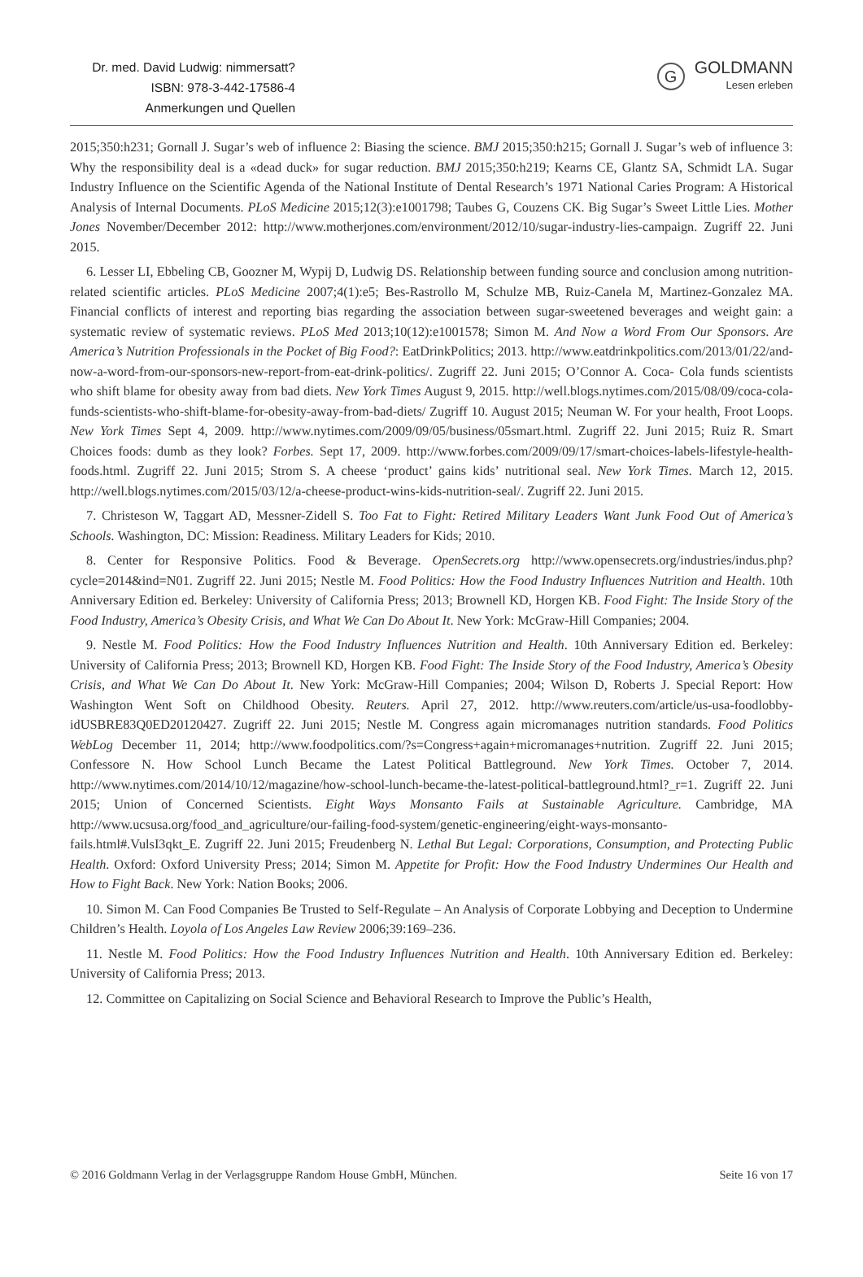Dr. med. David Ludwig: nimmersatt?
ISBN: 978-3-442-17586-4
Anmerkungen und Quellen
G
GOLDMANN
Lesen erleben
2015;350:h231; Gornall J. Sugar’s web of influence 2: Biasing the science. BMJ 2015;350:h215; Gornall J. Sugar’s web of influence 3: Why the responsibility deal is a «dead duck» for sugar reduction. BMJ 2015;350:h219; Kearns CE, Glantz SA, Schmidt LA. Sugar Industry Influence on the Scientific Agenda of the National Institute of Dental Research’s 1971 National Caries Program: A Historical Analysis of Internal Documents. PLoS Medicine 2015;12(3):e1001798; Taubes G, Couzens CK. Big Sugar’s Sweet Little Lies. Mother Jones November/December 2012: http://www.motherjones.com/environment/2012/10/sugar-industry-lies-campaign. Zugriff 22. Juni 2015.
6. Lesser LI, Ebbeling CB, Goozner M, Wypij D, Ludwig DS. Relationship between funding source and conclusion among nutrition-related scientific articles. PLoS Medicine 2007;4(1):e5; Bes-Rastrollo M, Schulze MB, Ruiz-Canela M, Martinez-Gonzalez MA. Financial conflicts of interest and reporting bias regarding the association between sugar-sweetened beverages and weight gain: a systematic review of systematic reviews. PLoS Med 2013;10(12):e1001578; Simon M. And Now a Word From Our Sponsors. Are America’s Nutrition Professionals in the Pocket of Big Food?: EatDrinkPolitics; 2013. http://www.eatdrinkpolitics.com/2013/01/22/and-now-a-word-from-our-sponsors-new-report-from-eat-drink-politics/. Zugriff 22. Juni 2015; O’Connor A. Coca- Cola funds scientists who shift blame for obesity away from bad diets. New York Times August 9, 2015. http://well.blogs.nytimes.com/2015/08/09/coca-cola-funds-scientists-who-shift-blame-for-obesity-away-from-bad-diets/ Zugriff 10. August 2015; Neuman W. For your health, Froot Loops. New York Times Sept 4, 2009. http://www.nytimes.com/2009/09/05/business/05smart.html. Zugriff 22. Juni 2015; Ruiz R. Smart Choices foods: dumb as they look? Forbes. Sept 17, 2009. http://www.forbes.com/2009/09/17/smart-choices-labels-lifestyle-health-foods.html. Zugriff 22. Juni 2015; Strom S. A cheese ‘product’ gains kids’ nutritional seal. New York Times. March 12, 2015. http://well.blogs.nytimes.com/2015/03/12/a-cheese-product-wins-kids-nutrition-seal/. Zugriff 22. Juni 2015.
7. Christeson W, Taggart AD, Messner-Zidell S. Too Fat to Fight: Retired Military Leaders Want Junk Food Out of America’s Schools. Washington, DC: Mission: Readiness. Military Leaders for Kids; 2010.
8. Center for Responsive Politics. Food & Beverage. OpenSecrets.org http://www.opensecrets.org/industries/indus.php?cycle=2014&ind=N01. Zugriff 22. Juni 2015; Nestle M. Food Politics: How the Food Industry Influences Nutrition and Health. 10th Anniversary Edition ed. Berkeley: University of California Press; 2013; Brownell KD, Horgen KB. Food Fight: The Inside Story of the Food Industry, America’s Obesity Crisis, and What We Can Do About It. New York: McGraw-Hill Companies; 2004.
9. Nestle M. Food Politics: How the Food Industry Influences Nutrition and Health. 10th Anniversary Edition ed. Berkeley: University of California Press; 2013; Brownell KD, Horgen KB. Food Fight: The Inside Story of the Food Industry, America’s Obesity Crisis, and What We Can Do About It. New York: McGraw-Hill Companies; 2004; Wilson D, Roberts J. Special Report: How Washington Went Soft on Childhood Obesity. Reuters. April 27, 2012. http://www.reuters.com/article/us-usa-foodlobby-idUSBRE83Q0ED20120427. Zugriff 22. Juni 2015; Nestle M. Congress again micromanages nutrition standards. Food Politics WebLog December 11, 2014; http://www.foodpolitics.com/?s=Congress+again+micromanages+nutrition. Zugriff 22. Juni 2015; Confessore N. How School Lunch Became the Latest Political Battleground. New York Times. October 7, 2014. http://www.nytimes.com/2014/10/12/magazine/how-school-lunch-became-the-latest-political-battleground.html?_r=1. Zugriff 22. Juni 2015; Union of Concerned Scientists. Eight Ways Monsanto Fails at Sustainable Agriculture. Cambridge, MA http://www.ucsusa.org/food_and_agriculture/our-failing-food-system/genetic-engineering/eight-ways-monsanto-fails.html#.VulsI3qkt_E. Zugriff 22. Juni 2015; Freudenberg N. Lethal But Legal: Corporations, Consumption, and Protecting Public Health. Oxford: Oxford University Press; 2014; Simon M. Appetite for Profit: How the Food Industry Undermines Our Health and How to Fight Back. New York: Nation Books; 2006.
10. Simon M. Can Food Companies Be Trusted to Self-Regulate – An Analysis of Corporate Lobbying and Deception to Undermine Children’s Health. Loyola of Los Angeles Law Review 2006;39:169–236.
11. Nestle M. Food Politics: How the Food Industry Influences Nutrition and Health. 10th Anniversary Edition ed. Berkeley: University of California Press; 2013.
12. Committee on Capitalizing on Social Science and Behavioral Research to Improve the Public’s Health,
© 2016 Goldmann Verlag in der Verlagsgruppe Random House GmbH, München. Seite 16 von 17